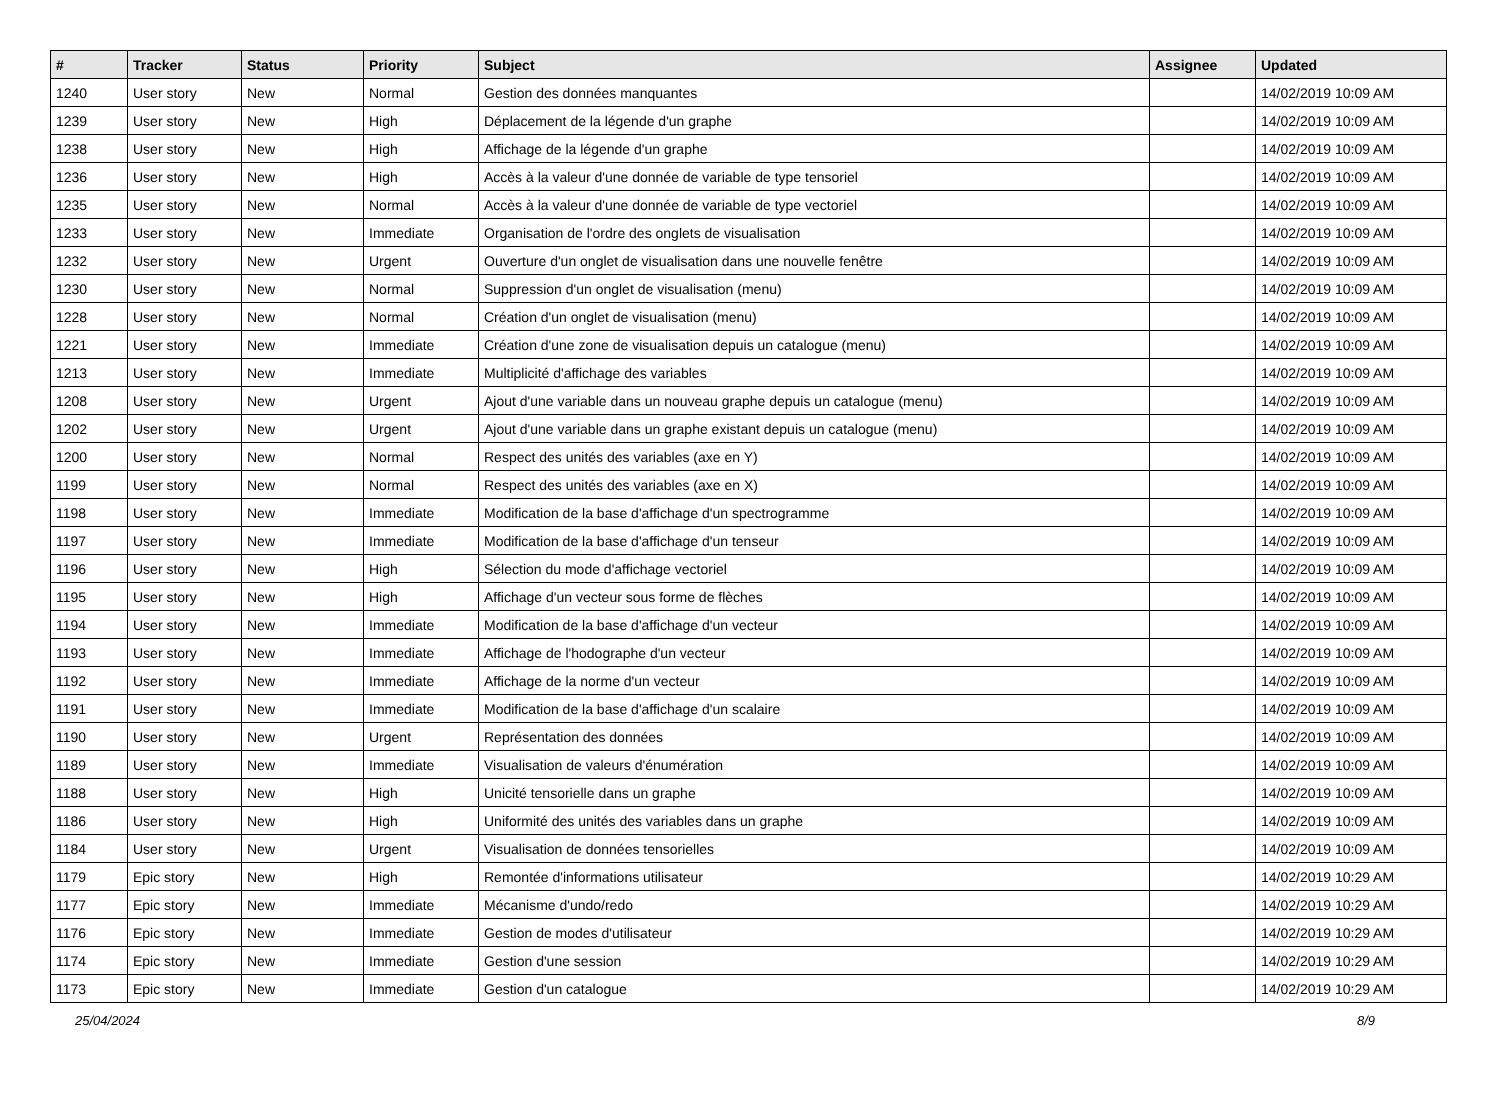| # | Tracker | Status | Priority | Subject | Assignee | Updated |
| --- | --- | --- | --- | --- | --- | --- |
| 1240 | User story | New | Normal | Gestion des données manquantes | | 14/02/2019 10:09 AM |
| 1239 | User story | New | High | Déplacement de la légende d'un graphe | | 14/02/2019 10:09 AM |
| 1238 | User story | New | High | Affichage de la légende d'un graphe | | 14/02/2019 10:09 AM |
| 1236 | User story | New | High | Accès à la valeur d'une donnée de variable de type tensoriel | | 14/02/2019 10:09 AM |
| 1235 | User story | New | Normal | Accès à la valeur d'une donnée de variable de type vectoriel | | 14/02/2019 10:09 AM |
| 1233 | User story | New | Immediate | Organisation de l'ordre des onglets de visualisation | | 14/02/2019 10:09 AM |
| 1232 | User story | New | Urgent | Ouverture d'un onglet de visualisation dans une nouvelle fenêtre | | 14/02/2019 10:09 AM |
| 1230 | User story | New | Normal | Suppression d'un onglet de visualisation (menu) | | 14/02/2019 10:09 AM |
| 1228 | User story | New | Normal | Création d'un onglet de visualisation (menu) | | 14/02/2019 10:09 AM |
| 1221 | User story | New | Immediate | Création d'une zone de visualisation depuis un catalogue (menu) | | 14/02/2019 10:09 AM |
| 1213 | User story | New | Immediate | Multiplicité d'affichage des variables | | 14/02/2019 10:09 AM |
| 1208 | User story | New | Urgent | Ajout d'une variable dans un nouveau graphe depuis un catalogue (menu) | | 14/02/2019 10:09 AM |
| 1202 | User story | New | Urgent | Ajout d'une variable dans un graphe existant depuis un catalogue (menu) | | 14/02/2019 10:09 AM |
| 1200 | User story | New | Normal | Respect des unités des variables (axe en Y) | | 14/02/2019 10:09 AM |
| 1199 | User story | New | Normal | Respect des unités des variables (axe en X) | | 14/02/2019 10:09 AM |
| 1198 | User story | New | Immediate | Modification de la base d'affichage d'un spectrogramme | | 14/02/2019 10:09 AM |
| 1197 | User story | New | Immediate | Modification de la base d'affichage d'un tenseur | | 14/02/2019 10:09 AM |
| 1196 | User story | New | High | Sélection du mode d'affichage vectoriel | | 14/02/2019 10:09 AM |
| 1195 | User story | New | High | Affichage d'un vecteur sous forme de flèches | | 14/02/2019 10:09 AM |
| 1194 | User story | New | Immediate | Modification de la base d'affichage d'un vecteur | | 14/02/2019 10:09 AM |
| 1193 | User story | New | Immediate | Affichage de l'hodographe d'un vecteur | | 14/02/2019 10:09 AM |
| 1192 | User story | New | Immediate | Affichage de la norme d'un vecteur | | 14/02/2019 10:09 AM |
| 1191 | User story | New | Immediate | Modification de la base d'affichage d'un scalaire | | 14/02/2019 10:09 AM |
| 1190 | User story | New | Urgent | Représentation des données | | 14/02/2019 10:09 AM |
| 1189 | User story | New | Immediate | Visualisation de valeurs d'énumération | | 14/02/2019 10:09 AM |
| 1188 | User story | New | High | Unicité tensorielle dans un graphe | | 14/02/2019 10:09 AM |
| 1186 | User story | New | High | Uniformité des unités des variables dans un graphe | | 14/02/2019 10:09 AM |
| 1184 | User story | New | Urgent | Visualisation de données tensorielles | | 14/02/2019 10:09 AM |
| 1179 | Epic story | New | High | Remontée d'informations utilisateur | | 14/02/2019 10:29 AM |
| 1177 | Epic story | New | Immediate | Mécanisme d'undo/redo | | 14/02/2019 10:29 AM |
| 1176 | Epic story | New | Immediate | Gestion de modes d'utilisateur | | 14/02/2019 10:29 AM |
| 1174 | Epic story | New | Immediate | Gestion d'une session | | 14/02/2019 10:29 AM |
| 1173 | Epic story | New | Immediate | Gestion d'un catalogue | | 14/02/2019 10:29 AM |
25/04/2024 8/9